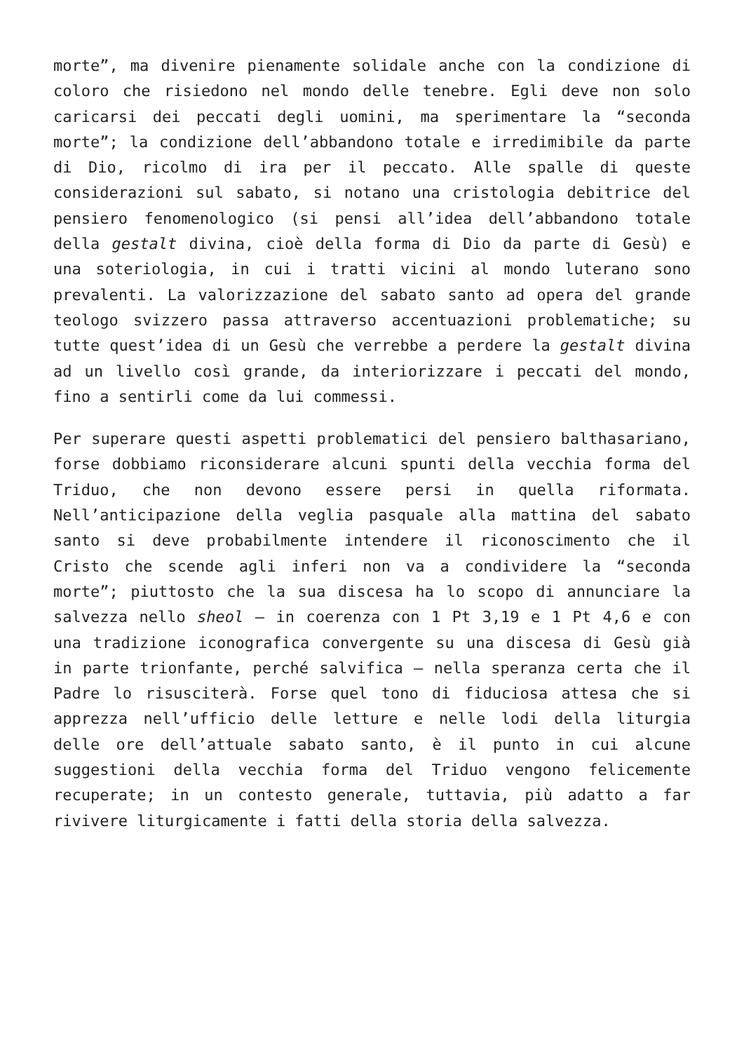morte”, ma divenire pienamente solidale anche con la condizione di coloro che risiedono nel mondo delle tenebre. Egli deve non solo caricarsi dei peccati degli uomini, ma sperimentare la “seconda morte”; la condizione dell’abbandono totale e irredimibile da parte di Dio, ricolmo di ira per il peccato. Alle spalle di queste considerazioni sul sabato, si notano una cristologia debitrice del pensiero fenomenologico (si pensi all’idea dell’abbandono totale della gestalt divina, cioè della forma di Dio da parte di Gesù) e una soteriologia, in cui i tratti vicini al mondo luterano sono prevalenti. La valorizzazione del sabato santo ad opera del grande teologo svizzero passa attraverso accentuazioni problematiche; su tutte quest’idea di un Gesù che verrebbe a perdere la gestalt divina ad un livello così grande, da interiorizzare i peccati del mondo, fino a sentirli come da lui commessi.
Per superare questi aspetti problematici del pensiero balthasariano, forse dobbiamo riconsiderare alcuni spunti della vecchia forma del Triduo, che non devono essere persi in quella riformata. Nell’anticipazione della veglia pasquale alla mattina del sabato santo si deve probabilmente intendere il riconoscimento che il Cristo che scende agli inferi non va a condividere la “seconda morte”; piuttosto che la sua discesa ha lo scopo di annunciare la salvezza nello sheol – in coerenza con 1 Pt 3,19 e 1 Pt 4,6 e con una tradizione iconografica convergente su una discesa di Gesù già in parte trionfante, perché salvifica – nella speranza certa che il Padre lo risusciterà. Forse quel tono di fiduciosa attesa che si apprezza nell’ufficio delle letture e nelle lodi della liturgia delle ore dell’attuale sabato santo, è il punto in cui alcune suggestioni della vecchia forma del Triduo vengono felicemente recuperate; in un contesto generale, tuttavia, più adatto a far rivivere liturgicamente i fatti della storia della salvezza.